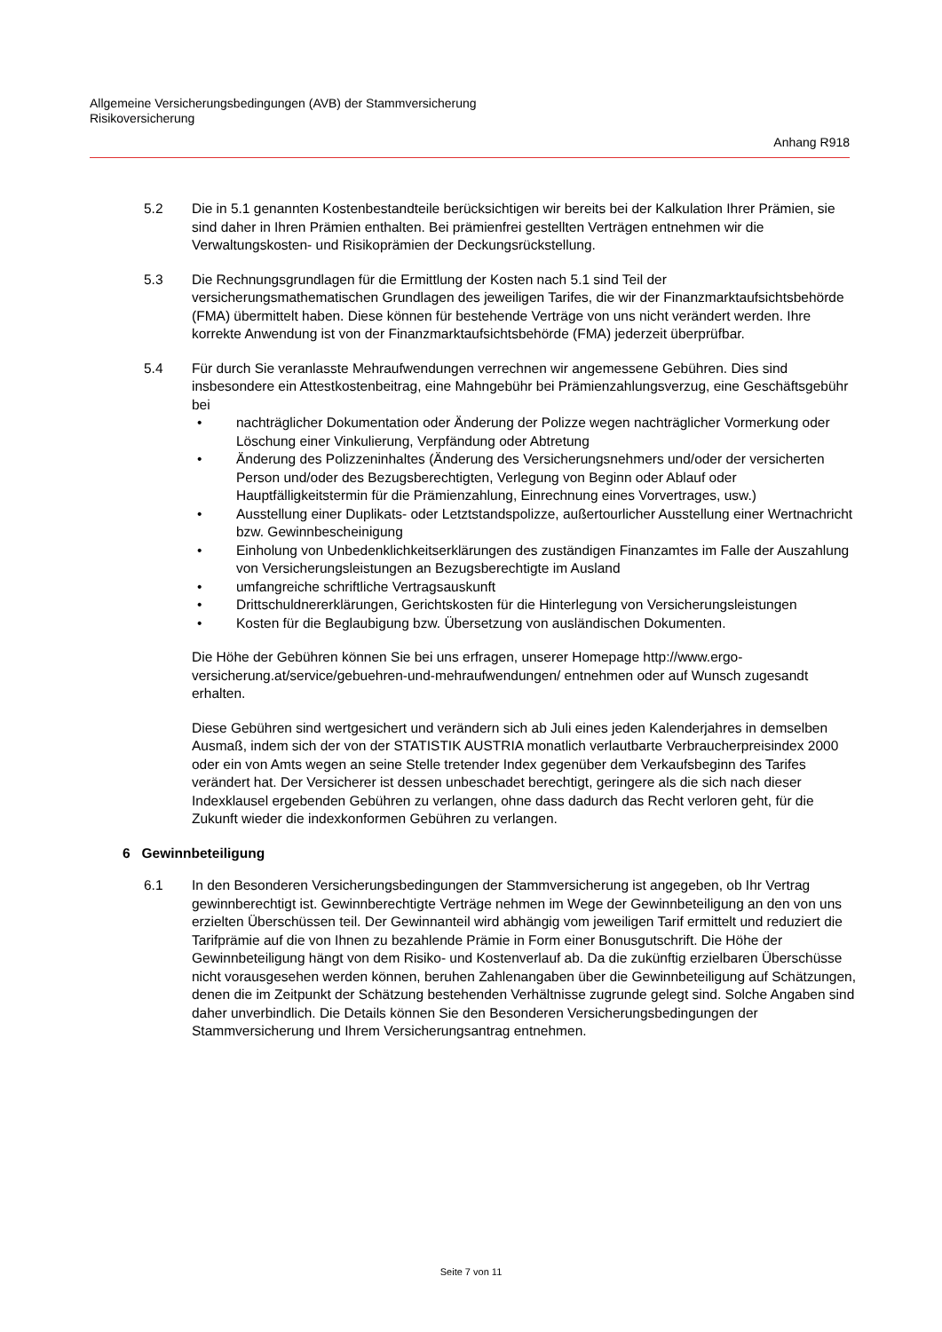Allgemeine Versicherungsbedingungen (AVB) der Stammversicherung
Risikoversicherung
Anhang R918
5.2 Die in 5.1 genannten Kostenbestandteile berücksichtigen wir bereits bei der Kalkulation Ihrer Prämien, sie sind daher in Ihren Prämien enthalten. Bei prämienfrei gestellten Verträgen entnehmen wir die Verwaltungskosten- und Risikoprämien der Deckungsrückstellung.
5.3 Die Rechnungsgrundlagen für die Ermittlung der Kosten nach 5.1 sind Teil der versicherungsmathematischen Grundlagen des jeweiligen Tarifes, die wir der Finanzmarktaufsichtsbehörde (FMA) übermittelt haben. Diese können für bestehende Verträge von uns nicht verändert werden. Ihre korrekte Anwendung ist von der Finanzmarktaufsichtsbehörde (FMA) jederzeit überprüfbar.
5.4 Für durch Sie veranlasste Mehraufwendungen verrechnen wir angemessene Gebühren. Dies sind insbesondere ein Attestkostenbeitrag, eine Mahngebühr bei Prämienzahlungsverzug, eine Geschäftsgebühr bei
• nachträglicher Dokumentation oder Änderung der Polizze wegen nachträglicher Vormerkung oder Löschung einer Vinkulierung, Verpfändung oder Abtretung
• Änderung des Polizzeninhaltes (Änderung des Versicherungsnehmers und/oder der versicherten Person und/oder des Bezugsberechtigten, Verlegung von Beginn oder Ablauf oder Hauptfälligkeitstermin für die Prämienzahlung, Einrechnung eines Vorvertrages, usw.)
• Ausstellung einer Duplikats- oder Letztstandspolizze, außertourlicher Ausstellung einer Wertnachricht bzw. Gewinnbescheinigung
• Einholung von Unbedenklichkeitserklärungen des zuständigen Finanzamtes im Falle der Auszahlung von Versicherungsleistungen an Bezugsberechtigte im Ausland
• umfangreiche schriftliche Vertragsauskunft
• Drittschuldnererklärungen, Gerichtskosten für die Hinterlegung von Versicherungsleistungen
• Kosten für die Beglaubigung bzw. Übersetzung von ausländischen Dokumenten.
Die Höhe der Gebühren können Sie bei uns erfragen, unserer Homepage http://www.ergo-versicherung.at/service/gebuehren-und-mehraufwendungen/ entnehmen oder auf Wunsch zugesandt erhalten.
Diese Gebühren sind wertgesichert und verändern sich ab Juli eines jeden Kalenderjahres in demselben Ausmaß, indem sich der von der STATISTIK AUSTRIA monatlich verlautbarte Verbraucherpreisindex 2000 oder ein von Amts wegen an seine Stelle tretender Index gegenüber dem Verkaufsbeginn des Tarifes verändert hat. Der Versicherer ist dessen unbeschadet berechtigt, geringere als die sich nach dieser Indexklausel ergebenden Gebühren zu verlangen, ohne dass dadurch das Recht verloren geht, für die Zukunft wieder die indexkonformen Gebühren zu verlangen.
6 Gewinnbeteiligung
6.1 In den Besonderen Versicherungsbedingungen der Stammversicherung ist angegeben, ob Ihr Vertrag gewinnberechtigt ist. Gewinnberechtigte Verträge nehmen im Wege der Gewinnbeteiligung an den von uns erzielten Überschüssen teil. Der Gewinnanteil wird abhängig vom jeweiligen Tarif ermittelt und reduziert die Tarifprämie auf die von Ihnen zu bezahlende Prämie in Form einer Bonusgutschrift. Die Höhe der Gewinnbeteiligung hängt von dem Risiko- und Kostenverlauf ab. Da die zukünftig erzielbaren Überschüsse nicht vorausgesehen werden können, beruhen Zahlenangaben über die Gewinnbeteiligung auf Schätzungen, denen die im Zeitpunkt der Schätzung bestehenden Verhältnisse zugrunde gelegt sind. Solche Angaben sind daher unverbindlich. Die Details können Sie den Besonderen Versicherungsbedingungen der Stammversicherung und Ihrem Versicherungsantrag entnehmen.
Seite 7 von 11